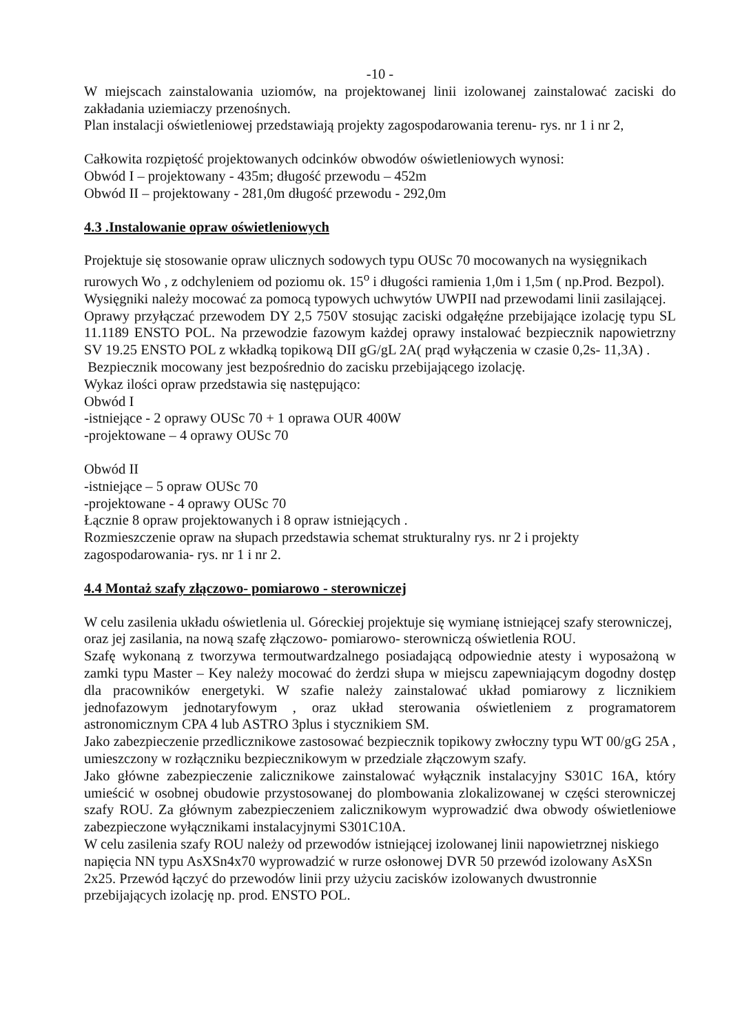-10 -
W miejscach zainstalowania uziomów, na projektowanej linii izolowanej zainstalować zaciski do zakładania uziemiaczy przenośnych.
Plan instalacji oświetleniowej przedstawiają projekty zagospodarowania terenu- rys. nr 1 i nr 2,
Całkowita rozpiętość projektowanych odcinków obwodów oświetleniowych wynosi:
Obwód I – projektowany - 435m; długość przewodu – 452m
Obwód II – projektowany - 281,0m długość przewodu - 292,0m
4.3 .Instalowanie opraw oświetleniowych
Projektuje się stosowanie opraw ulicznych sodowych typu OUSc 70 mocowanych na wysięgnikach rurowych Wo , z odchyleniem od poziomu ok. 15<sup>o</sup> i długości ramienia 1,0m i 1,5m ( np.Prod. Bezpol). Wysięgniki należy mocować za pomocą typowych uchwytów UWPII nad przewodami linii zasilającej.
Oprawy przyłączać przewodem DY 2,5 750V stosując zaciski odgałęźne przebijające izolację typu SL 11.1189 ENSTO POL. Na przewodzie fazowym każdej oprawy instalować bezpiecznik napowietrzny SV 19.25 ENSTO POL z wkładką topikową DII gG/gL 2A( prąd wyłączenia w czasie 0,2s- 11,3A) .
Bezpiecznik mocowany jest bezpośrednio do zacisku przebijającego izolację.
Wykaz ilości opraw przedstawia się następująco:
Obwód I
-istniejące - 2 oprawy OUSc 70 + 1 oprawa OUR 400W
-projektowane – 4 oprawy OUSc 70
Obwód II
-istniejące – 5 opraw OUSc 70
-projektowane - 4 oprawy OUSc 70
Łącznie 8 opraw projektowanych i 8 opraw istniejących .
Rozmieszczenie opraw na słupach przedstawia schemat strukturalny rys. nr 2 i projekty zagospodarowania- rys. nr 1 i nr 2.
4.4 Montaż szafy złączowo- pomiarowo - sterowniczej
W celu zasilenia układu oświetlenia ul. Góreckiej projektuje się wymianę istniejącej szafy sterowniczej, oraz jej zasilania, na nową szafę złączowo- pomiarowo- sterowniczą oświetlenia ROU.
Szafę wykonaną z tworzywa termoutwardzalnego posiadającą odpowiednie atesty i wyposażoną w zamki typu Master – Key należy mocować do żerdzi słupa w miejscu zapewniającym dogodny dostęp dla pracowników energetyki. W szafie należy zainstalować układ pomiarowy z licznikiem jednofazowym jednotaryfowym , oraz układ sterowania oświetleniem z programatorem astronomicznym CPA 4 lub ASTRO 3plus i stycznikiem SM.
Jako zabezpieczenie przedlicznikowe zastosować bezpiecznik topikowy zwłoczny typu WT 00/gG 25A , umieszczony w rozłączniku bezpiecznikowym w przedziale złączowym szafy.
Jako główne zabezpieczenie zalicznikowe zainstalować wyłącznik instalacyjny S301C 16A, który umieścić w osobnej obudowie przystosowanej do plombowania zlokalizowanej w części sterowniczej szafy ROU. Za głównym zabezpieczeniem zalicznikowym wyprowadzić dwa obwody oświetleniowe zabezpieczone wyłącznikami instalacyjnymi S301C10A.
W celu zasilenia szafy ROU należy od przewodów istniejącej izolowanej linii napowietrznej niskiego napięcia NN typu AsXSn4x70 wyprowadzić w rurze osłonowej DVR 50 przewód izolowany AsXSn 2x25. Przewód łączyć do przewodów linii przy użyciu zacisków izolowanych dwustronnie przebijających izolację np. prod. ENSTO POL.